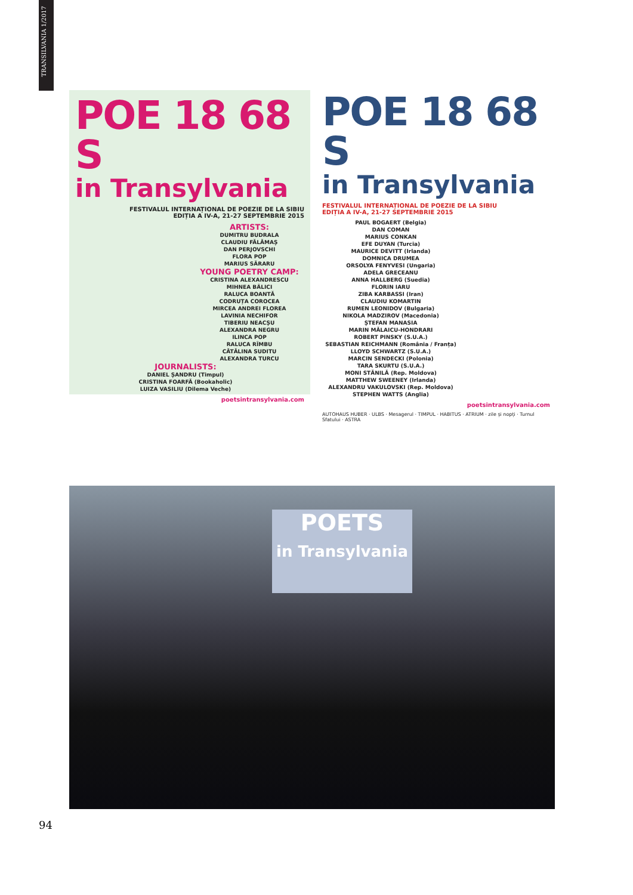TRANSILVANIA 1/2017
POE 18 68 S
in Transylvania
FESTIVALUL INTERNAȚIONAL DE POEZIE DE LA SIBIU
EDIȚIA A IV-A, 21-27 SEPTEMBRIE 2015
ARTISTS:
DUMITRU BUDRALA
CLAUDIU FĂLĂMAȘ
DAN PERJOVSCHI
FLORA POP
MARIUS SĂRARU
YOUNG POETRY CAMP:
CRISTINA ALEXANDRESCU
MIHNEA BÂLICI
RALUCA BOANTĂ
CODRUȚA COROCEA
MIRCEA ANDREI FLOREA
LAVINIA NECHIFOR
TIBERIU NEACȘU
ALEXANDRA NEGRU
ILINCA POP
RALUCA RÎMBU
CĂTĂLINA SUDITU
ALEXANDRA TURCU
JOURNALISTS:
DANIEL ȘANDRU (Timpul)
CRISTINA FOARFĂ (Bookaholic)
LUIZA VASILIU (Dilema Veche)
poetsintransylvania.com
POE 18 68 S
in Transylvania
FESTIVALUL INTERNAȚIONAL DE POEZIE DE LA SIBIU
EDIȚIA A IV-A, 21-27 SEPTEMBRIE 2015
PAUL BOGAERT (Belgia)
DAN COMAN
MARIUS CONKAN
EFE DUYAN (Turcia)
MAURICE DEVITT (Irlanda)
DOMNICA DRUMEA
ORSOLYA FENYVESI (Ungaria)
ADELA GRECEANU
ANNA HALLBERG (Suedia)
FLORIN IARU
ZIBA KARBASSI (Iran)
CLAUDIU KOMARTIN
RUMEN LEONIDOV (Bulgaria)
NIKOLA MADZIROV (Macedonia)
ȘTEFAN MANASIA
MARIN MĂLAICU-HONDRARI
ROBERT PINSKY (S.U.A.)
SEBASTIAN REICHMANN (România / Franța)
LLOYD SCHWARTZ (S.U.A.)
MARCIN SENDECKI (Polonia)
TARA SKURTU (S.U.A.)
MONI STĂNILĂ (Rep. Moldova)
MATTHEW SWEENEY (Irlanda)
ALEXANDRU VAKULOVSKI (Rep. Moldova)
STEPHEN WATTS (Anglia)
poetsintransylvania.com
AUTOHAUS HUBER · ULBS · Mesagerul · TIMPUL · HABITUS · ATRIUM · zile și nopți · Turnul Sfatului · ASTRA
POETS
in Transylvania
94